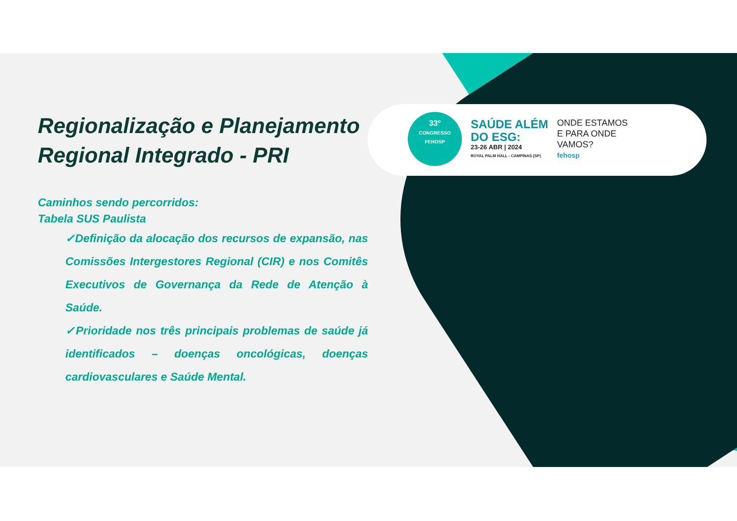33º
CONGRESSO
FEHOSP
SAÚDE ALÉM
DO ESG:
23-26 ABR | 2024
ROYAL PALM HALL - CAMPINAS (SP)
ONDE ESTAMOS
E PARA ONDE
VAMOS?
fehosp
Regionalização e Planejamento Regional Integrado - PRI
Caminhos sendo percorridos:
Tabela SUS Paulista
✓Definição da alocação dos recursos de expansão, nas Comissões Intergestores Regional (CIR) e nos Comitês Executivos de Governança da Rede de Atenção à Saúde.
✓Prioridade nos três principais problemas de saúde já identificados – doenças oncológicas, doenças cardiovasculares e Saúde Mental.